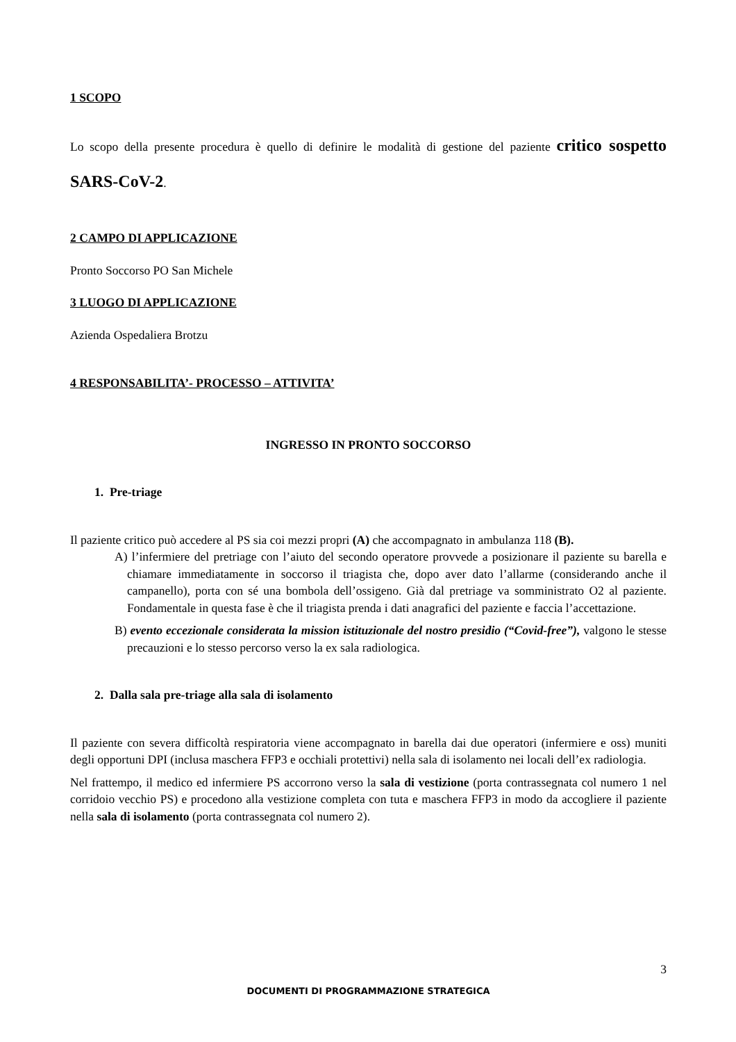1 SCOPO
Lo scopo della presente procedura è quello di definire le modalità di gestione del paziente critico sospetto SARS-CoV-2.
2 CAMPO DI APPLICAZIONE
Pronto Soccorso PO San Michele
3 LUOGO DI APPLICAZIONE
Azienda Ospedaliera Brotzu
4 RESPONSABILITA’- PROCESSO – ATTIVITA’
INGRESSO IN PRONTO SOCCORSO
1. Pre-triage
Il paziente critico può accedere al PS sia coi mezzi propri (A) che accompagnato in ambulanza 118 (B).
A) l’infermiere del pretriage con l’aiuto del secondo operatore provvede a posizionare il paziente su barella e chiamare immediatamente in soccorso il triagista che, dopo aver dato l’allarme (considerando anche il campanello), porta con sé una bombola dell’ossigeno. Già dal pretriage va somministrato O2 al paziente. Fondamentale in questa fase è che il triagista prenda i dati anagrafici del paziente e faccia l’accettazione.
B) evento eccezionale considerata la mission istituzionale del nostro presidio (“Covid-free”), valgono le stesse precauzioni e lo stesso percorso verso la ex sala radiologica.
2. Dalla sala pre-triage alla sala di isolamento
Il paziente con severa difficoltà respiratoria viene accompagnato in barella dai due operatori (infermiere e oss) muniti degli opportuni DPI (inclusa maschera FFP3 e occhiali protettivi) nella sala di isolamento nei locali dell’ex radiologia.
Nel frattempo, il medico ed infermiere PS accorrono verso la sala di vestizione (porta contrassegnata col numero 1 nel corridoio vecchio PS) e procedono alla vestizione completa con tuta e maschera FFP3 in modo da accogliere il paziente nella sala di isolamento (porta contrassegnata col numero 2).
3
DOCUMENTI DI PROGRAMMAZIONE STRATEGICA